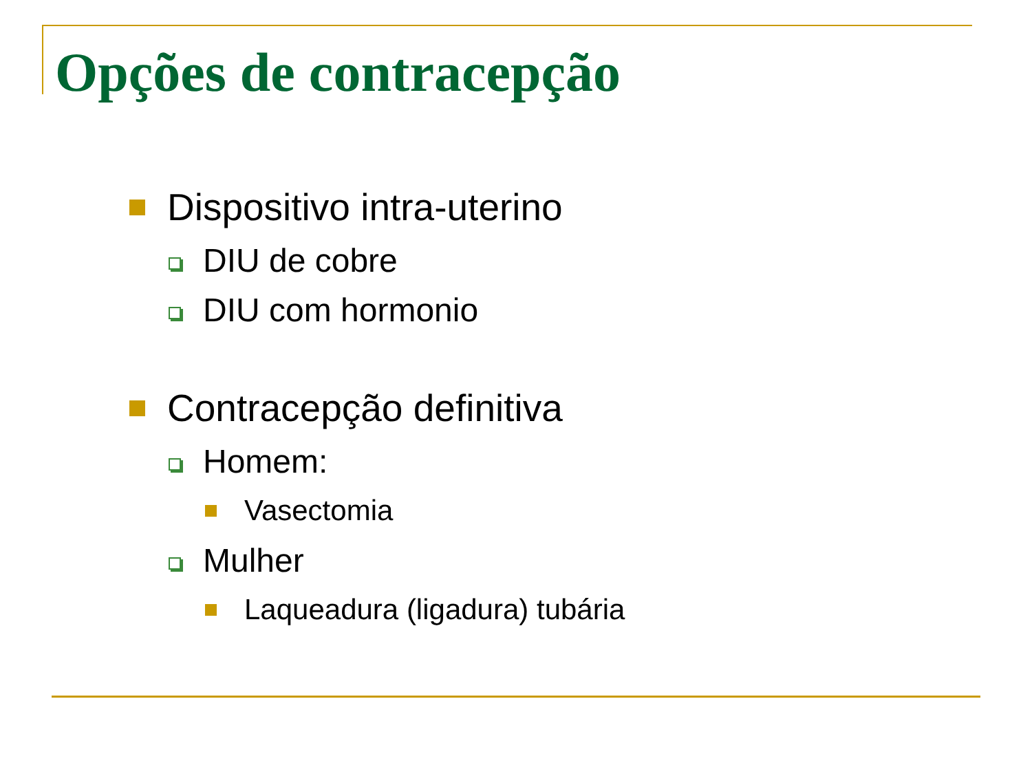Opções de contracepção
Dispositivo intra-uterino
DIU de cobre
DIU com hormonio
Contracepção definitiva
Homem:
Vasectomia
Mulher
Laqueadura (ligadura) tubária